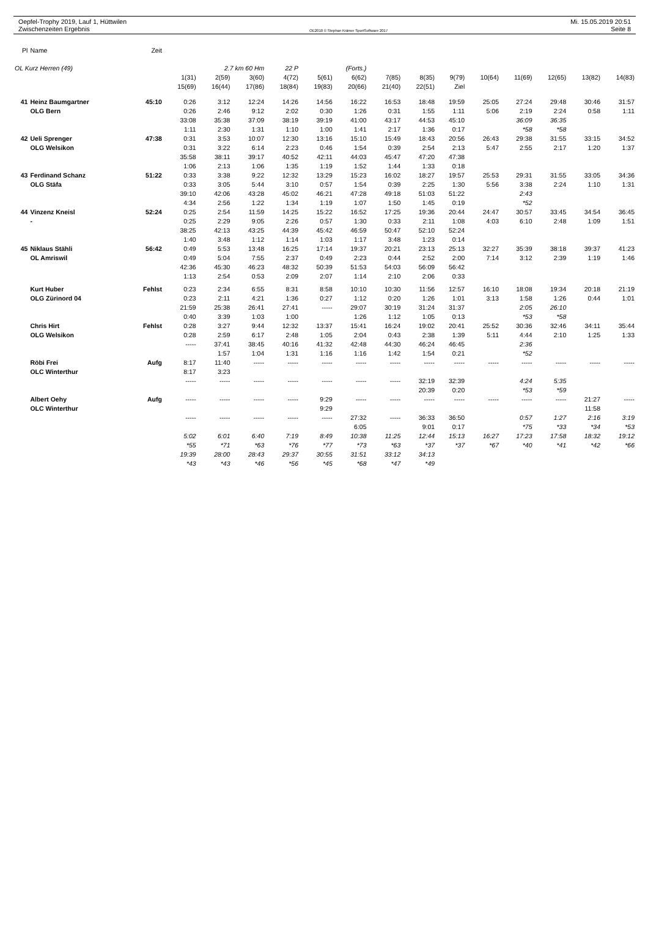Oepfel-Trophy 2019, Lauf 1, Hüttwilen
Zwischenzeiten Ergebnis
OE2010 © Stephan Krämer SportSoftware 2017
Mi. 15.05.2019 20:51
Seite 8
| Pl | Name | Zeit | | | | | | | | | | | | | | |
| OL Kurz Herren (49) | | | 2.7 km 60 Hm | | | 22 P | (Forts.) | | | | | | | | | |
| | | | 1(31) | 2(59) | 3(60) | 4(72) | 5(61) | 6(62) | 7(85) | 8(35) | 9(79) | 10(64) | 11(69) | 12(65) | 13(82) | 14(83) |
| | | | 15(69) | 16(44) | 17(86) | 18(84) | 19(83) | 20(66) | 21(40) | 22(51) | Ziel | | | | | |
| 41 | Heinz Baumgartner | 45:10 | 0:26 | 3:12 | 12:24 | 14:26 | 14:56 | 16:22 | 16:53 | 18:48 | 19:59 | 25:05 | 27:24 | 29:48 | 30:46 | 31:57 |
| | OLG Bern | | 0:26 | 2:46 | 9:12 | 2:02 | 0:30 | 1:26 | 0:31 | 1:55 | 1:11 | 5:06 | 2:19 | 2:24 | 0:58 | 1:11 |
| | | | 33:08 | 35:38 | 37:09 | 38:19 | 39:19 | 41:00 | 43:17 | 44:53 | 45:10 | | 36:09 | 36:35 | | |
| | | | 1:11 | 2:30 | 1:31 | 1:10 | 1:00 | 1:41 | 2:17 | 1:36 | 0:17 | | *58 | *58 | | |
| 42 | Ueli Sprenger | 47:38 | 0:31 | 3:53 | 10:07 | 12:30 | 13:16 | 15:10 | 15:49 | 18:43 | 20:56 | 26:43 | 29:38 | 31:55 | 33:15 | 34:52 |
| | OLG Welsikon | | 0:31 | 3:22 | 6:14 | 2:23 | 0:46 | 1:54 | 0:39 | 2:54 | 2:13 | 5:47 | 2:55 | 2:17 | 1:20 | 1:37 |
| | | | 35:58 | 38:11 | 39:17 | 40:52 | 42:11 | 44:03 | 45:47 | 47:20 | 47:38 | | | | | |
| | | | 1:06 | 2:13 | 1:06 | 1:35 | 1:19 | 1:52 | 1:44 | 1:33 | 0:18 | | | | | |
| 43 | Ferdinand Schanz | 51:22 | 0:33 | 3:38 | 9:22 | 12:32 | 13:29 | 15:23 | 16:02 | 18:27 | 19:57 | 25:53 | 29:31 | 31:55 | 33:05 | 34:36 |
| | OLG Stäfa | | 0:33 | 3:05 | 5:44 | 3:10 | 0:57 | 1:54 | 0:39 | 2:25 | 1:30 | 5:56 | 3:38 | 2:24 | 1:10 | 1:31 |
| | | | 39:10 | 42:06 | 43:28 | 45:02 | 46:21 | 47:28 | 49:18 | 51:03 | 51:22 | | 2:43 | | | |
| | | | 4:34 | 2:56 | 1:22 | 1:34 | 1:19 | 1:07 | 1:50 | 1:45 | 0:19 | | *52 | | | |
| 44 | Vinzenz Kneisl | 52:24 | 0:25 | 2:54 | 11:59 | 14:25 | 15:22 | 16:52 | 17:25 | 19:36 | 20:44 | 24:47 | 30:57 | 33:45 | 34:54 | 36:45 |
| | - | | 0:25 | 2:29 | 9:05 | 2:26 | 0:57 | 1:30 | 0:33 | 2:11 | 1:08 | 4:03 | 6:10 | 2:48 | 1:09 | 1:51 |
| | | | 38:25 | 42:13 | 43:25 | 44:39 | 45:42 | 46:59 | 50:47 | 52:10 | 52:24 | | | | | |
| | | | 1:40 | 3:48 | 1:12 | 1:14 | 1:03 | 1:17 | 3:48 | 1:23 | 0:14 | | | | | |
| 45 | Niklaus Stähli | 56:42 | 0:49 | 5:53 | 13:48 | 16:25 | 17:14 | 19:37 | 20:21 | 23:13 | 25:13 | 32:27 | 35:39 | 38:18 | 39:37 | 41:23 |
| | OL Amriswil | | 0:49 | 5:04 | 7:55 | 2:37 | 0:49 | 2:23 | 0:44 | 2:52 | 2:00 | 7:14 | 3:12 | 2:39 | 1:19 | 1:46 |
| | | | 42:36 | 45:30 | 46:23 | 48:32 | 50:39 | 51:53 | 54:03 | 56:09 | 56:42 | | | | | |
| | | | 1:13 | 2:54 | 0:53 | 2:09 | 2:07 | 1:14 | 2:10 | 2:06 | 0:33 | | | | | |
| | Kurt Huber | Fehlst | 0:23 | 2:34 | 6:55 | 8:31 | 8:58 | 10:10 | 10:30 | 11:56 | 12:57 | 16:10 | 18:08 | 19:34 | 20:18 | 21:19 |
| | OLG Zürinord 04 | | 0:23 | 2:11 | 4:21 | 1:36 | 0:27 | 1:12 | 0:20 | 1:26 | 1:01 | 3:13 | 1:58 | 1:26 | 0:44 | 1:01 |
| | | | 21:59 | 25:38 | 26:41 | 27:41 | ----- | 29:07 | 30:19 | 31:24 | 31:37 | | 2:05 | 26:10 | | |
| | | | 0:40 | 3:39 | 1:03 | 1:00 | | 1:26 | 1:12 | 1:05 | 0:13 | | *53 | *58 | | |
| | Chris Hirt | Fehlst | 0:28 | 3:27 | 9:44 | 12:32 | 13:37 | 15:41 | 16:24 | 19:02 | 20:41 | 25:52 | 30:36 | 32:46 | 34:11 | 35:44 |
| | OLG Welsikon | | 0:28 | 2:59 | 6:17 | 2:48 | 1:05 | 2:04 | 0:43 | 2:38 | 1:39 | 5:11 | 4:44 | 2:10 | 1:25 | 1:33 |
| | | | ----- | 37:41 | 38:45 | 40:16 | 41:32 | 42:48 | 44:30 | 46:24 | 46:45 | | 2:36 | | | |
| | | | | 1:57 | 1:04 | 1:31 | 1:16 | 1:16 | 1:42 | 1:54 | 0:21 | | *52 | | | |
| | Röbi Frei | Aufg | 8:17 | 11:40 | ----- | ----- | ----- | ----- | ----- | ----- | ----- | ----- | ----- | ----- | ----- | ----- |
| | OLC Winterthur | | 8:17 | 3:23 | | | | | | | | | | | | |
| | | | ----- | ----- | ----- | ----- | ----- | ----- | ----- | 32:19 | 32:39 | | 4:24 | 5:35 | | |
| | | | | | | | | | | 20:39 | 0:20 | | *53 | *59 | | |
| | Albert Oehy | Aufg | ----- | ----- | ----- | ----- | 9:29 | ----- | ----- | ----- | ----- | ----- | ----- | ----- | 21:27 | ----- |
| | OLC Winterthur | | | | | | 9:29 | | | | | | | | 11:58 | |
| | | | ----- | ----- | ----- | ----- | ----- | 27:32 | ----- | 36:33 | 36:50 | | 0:57 | 1:27 | 2:16 | 3:19 |
| | | | | | | | | 6:05 | | 9:01 | 0:17 | | *75 | *33 | *34 | *53 |
| | | | 5:02 | 6:01 | 6:40 | 7:19 | 8:49 | 10:38 | 11:25 | 12:44 | 15:13 | 16:27 | 17:23 | 17:58 | 18:32 | 19:12 |
| | | | *55 | *71 | *63 | *76 | *77 | *73 | *63 | *37 | *37 | *67 | *40 | *41 | *42 | *66 |
| | | | 19:39 | 28:00 | 28:43 | 29:37 | 30:55 | 31:51 | 33:12 | 34:13 | | | | | | |
| | | | *43 | *43 | *46 | *56 | *45 | *68 | *47 | *49 | | | | | | |